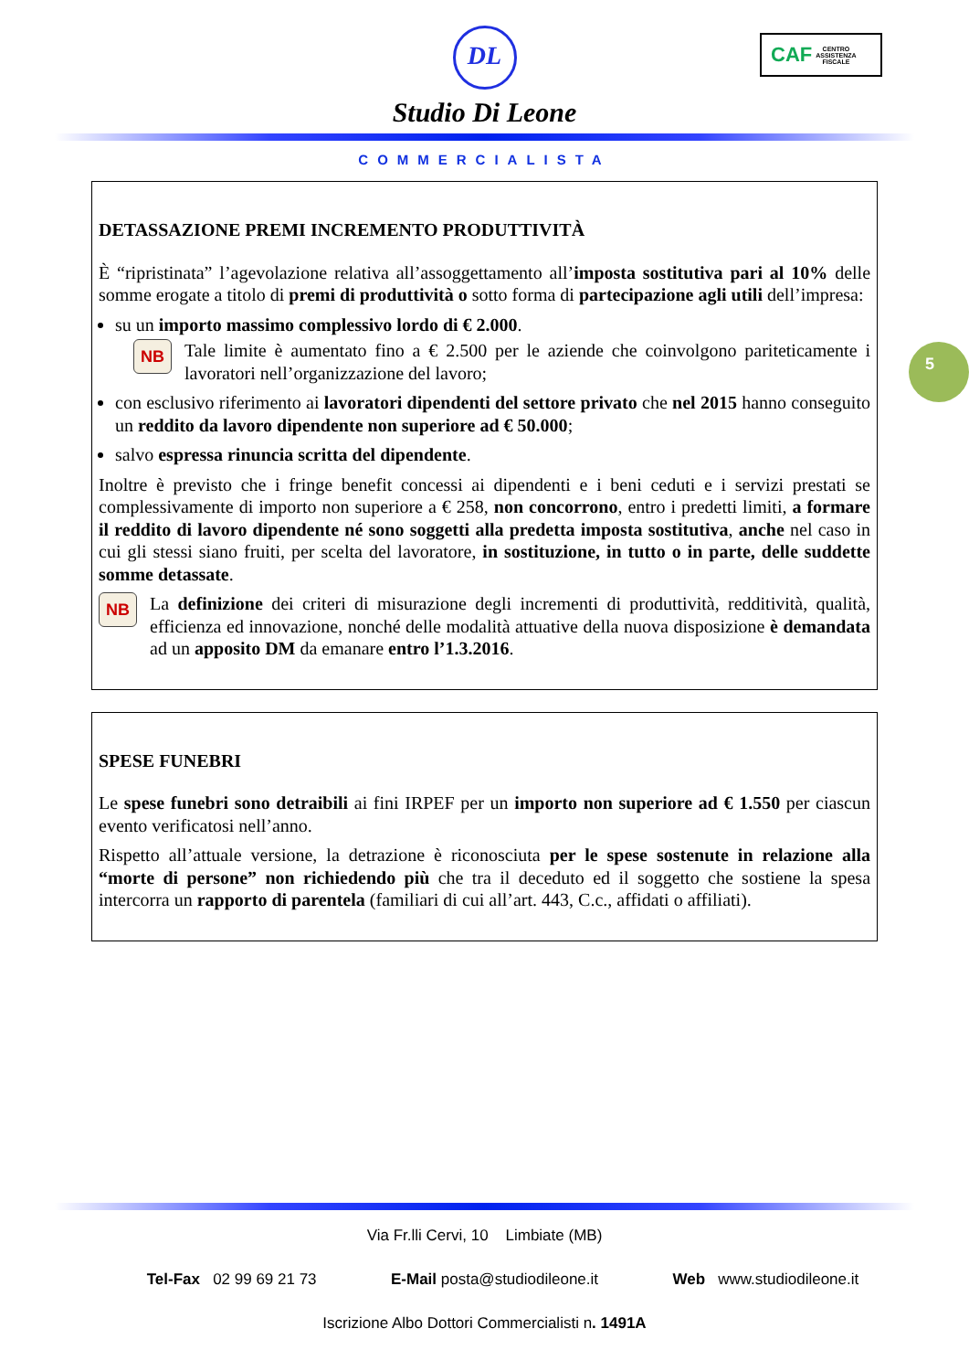DL
Studio Di Leone
COMMERCIALISTA
CAF CENTRO
ASSISTENZA
FISCALE
5
DETASSAZIONE PREMI INCREMENTO PRODUTTIVITÀ
È “ripristinata” l’agevolazione relativa all’assoggettamento all’imposta sostitutiva pari al 10% delle somme erogate a titolo di premi di produttività o sotto forma di partecipazione agli utili dell’impresa:
su un importo massimo complessivo lordo di € 2.000.
NB
Tale limite è aumentato fino a € 2.500 per le aziende che coinvolgono pariteticamente i lavoratori nell’organizzazione del lavoro;
con esclusivo riferimento ai lavoratori dipendenti del settore privato che nel 2015 hanno conseguito un reddito da lavoro dipendente non superiore ad € 50.000;
salvo espressa rinuncia scritta del dipendente.
Inoltre è previsto che i fringe benefit concessi ai dipendenti e i beni ceduti e i servizi prestati se complessivamente di importo non superiore a € 258, non concorrono, entro i predetti limiti, a formare il reddito di lavoro dipendente né sono soggetti alla predetta imposta sostitutiva, anche nel caso in cui gli stessi siano fruiti, per scelta del lavoratore, in sostituzione, in tutto o in parte, delle suddette somme detassate.
NB
La definizione dei criteri di misurazione degli incrementi di produttività, redditività, qualità, efficienza ed innovazione, nonché delle modalità attuative della nuova disposizione è demandata ad un apposito DM da emanare entro l’1.3.2016.
SPESE FUNEBRI
Le spese funebri sono detraibili ai fini IRPEF per un importo non superiore ad € 1.550 per ciascun evento verificatosi nell’anno.
Rispetto all’attuale versione, la detrazione è riconosciuta per le spese sostenute in relazione alla “morte di persone” non richiedendo più che tra il deceduto ed il soggetto che sostiene la spesa intercorra un rapporto di parentela (familiari di cui all’art. 443, C.c., affidati o affiliati).
Via Fr.lli Cervi, 10 Limbiate (MB)
Tel-Fax 02 99 69 21 73 E-Mail posta@studiodileone.it Web www.studiodileone.it
Iscrizione Albo Dottori Commercialisti n. 1491A